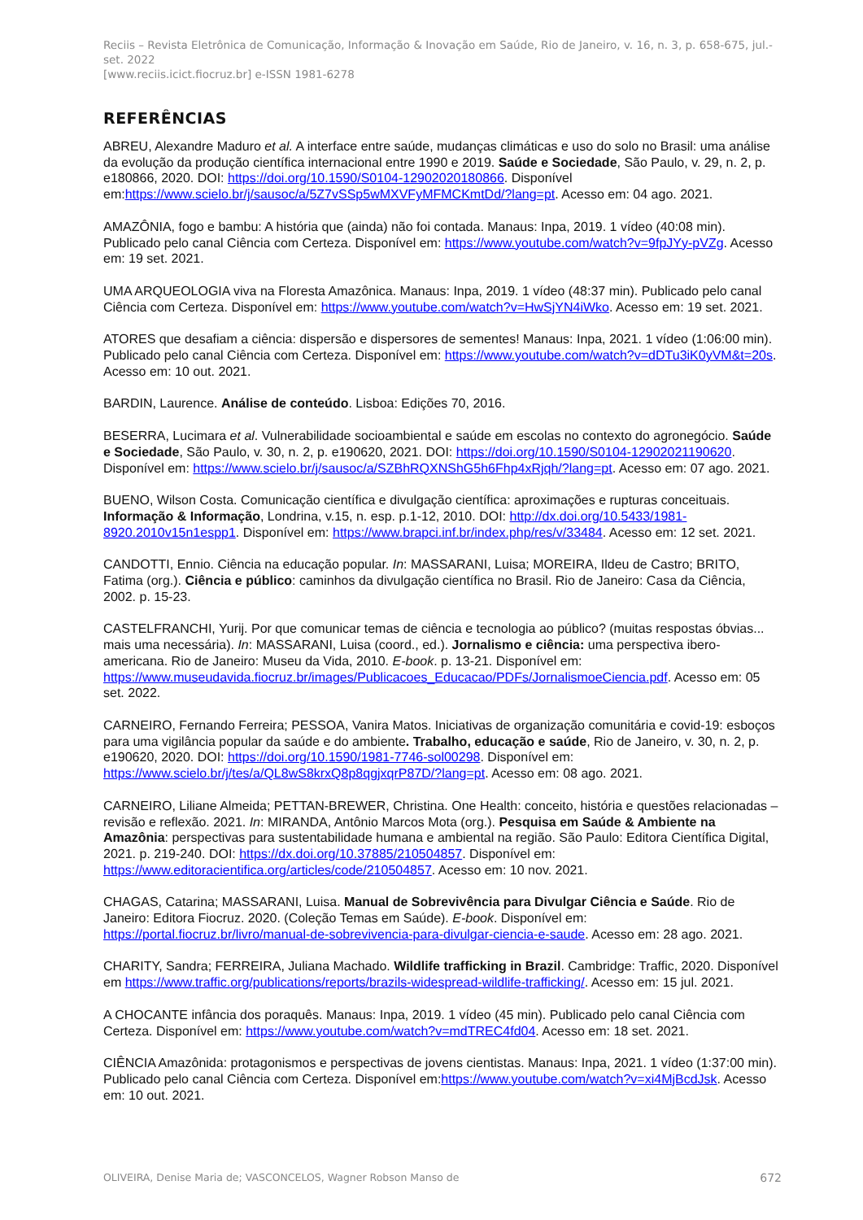Reciis – Revista Eletrônica de Comunicação, Informação & Inovação em Saúde, Rio de Janeiro, v. 16, n. 3, p. 658-675, jul.-set. 2022
[www.reciis.icict.fiocruz.br] e-ISSN 1981-6278
REFERÊNCIAS
ABREU, Alexandre Maduro et al. A interface entre saúde, mudanças climáticas e uso do solo no Brasil: uma análise da evolução da produção científica internacional entre 1990 e 2019. Saúde e Sociedade, São Paulo, v. 29, n. 2, p. e180866, 2020. DOI: https://doi.org/10.1590/S0104-12902020180866. Disponível em:https://www.scielo.br/j/sausoc/a/5Z7vSSp5wMXVFyMFMCKmtDd/?lang=pt. Acesso em: 04 ago. 2021.
AMAZÔNIA, fogo e bambu: A história que (ainda) não foi contada. Manaus: Inpa, 2019. 1 vídeo (40:08 min). Publicado pelo canal Ciência com Certeza. Disponível em: https://www.youtube.com/watch?v=9fpJYy-pVZg. Acesso em: 19 set. 2021.
UMA ARQUEOLOGIA viva na Floresta Amazônica. Manaus: Inpa, 2019. 1 vídeo (48:37 min). Publicado pelo canal Ciência com Certeza. Disponível em: https://www.youtube.com/watch?v=HwSjYN4iWko. Acesso em: 19 set. 2021.
ATORES que desafiam a ciência: dispersão e dispersores de sementes! Manaus: Inpa, 2021. 1 vídeo (1:06:00 min). Publicado pelo canal Ciência com Certeza. Disponível em: https://www.youtube.com/watch?v=dDTu3iK0yVM&t=20s. Acesso em: 10 out. 2021.
BARDIN, Laurence. Análise de conteúdo. Lisboa: Edições 70, 2016.
BESERRA, Lucimara et al. Vulnerabilidade socioambiental e saúde em escolas no contexto do agronegócio. Saúde e Sociedade, São Paulo, v. 30, n. 2, p. e190620, 2021. DOI: https://doi.org/10.1590/S0104-12902021190620. Disponível em: https://www.scielo.br/j/sausoc/a/SZBhRQXNShG5h6Fhp4xRjqh/?lang=pt. Acesso em: 07 ago. 2021.
BUENO, Wilson Costa. Comunicação científica e divulgação científica: aproximações e rupturas conceituais. Informação & Informação, Londrina, v.15, n. esp. p.1-12, 2010. DOI: http://dx.doi.org/10.5433/1981-8920.2010v15n1espp1. Disponível em: https://www.brapci.inf.br/index.php/res/v/33484. Acesso em: 12 set. 2021.
CANDOTTI, Ennio. Ciência na educação popular. In: MASSARANI, Luisa; MOREIRA, Ildeu de Castro; BRITO, Fatima (org.). Ciência e público: caminhos da divulgação científica no Brasil. Rio de Janeiro: Casa da Ciência, 2002. p. 15-23.
CASTELFRANCHI, Yurij. Por que comunicar temas de ciência e tecnologia ao público? (muitas respostas óbvias... mais uma necessária). In: MASSARANI, Luisa (coord., ed.). Jornalismo e ciência: uma perspectiva ibero-americana. Rio de Janeiro: Museu da Vida, 2010. E-book. p. 13-21. Disponível em: https://www.museudavida.fiocruz.br/images/Publicacoes_Educacao/PDFs/JornalismoeCiencia.pdf. Acesso em: 05 set. 2022.
CARNEIRO, Fernando Ferreira; PESSOA, Vanira Matos. Iniciativas de organização comunitária e covid-19: esboços para uma vigilância popular da saúde e do ambiente. Trabalho, educação e saúde, Rio de Janeiro, v. 30, n. 2, p. e190620, 2020. DOI: https://doi.org/10.1590/1981-7746-sol00298. Disponível em: https://www.scielo.br/j/tes/a/QL8wS8krxQ8p8qgjxqrP87D/?lang=pt. Acesso em: 08 ago. 2021.
CARNEIRO, Liliane Almeida; PETTAN-BREWER, Christina. One Health: conceito, história e questões relacionadas – revisão e reflexão. 2021. In: MIRANDA, Antônio Marcos Mota (org.). Pesquisa em Saúde & Ambiente na Amazônia: perspectivas para sustentabilidade humana e ambiental na região. São Paulo: Editora Científica Digital, 2021. p. 219-240. DOI: https://dx.doi.org/10.37885/210504857. Disponível em: https://www.editoracientifica.org/articles/code/210504857. Acesso em: 10 nov. 2021.
CHAGAS, Catarina; MASSARANI, Luisa. Manual de Sobrevivência para Divulgar Ciência e Saúde. Rio de Janeiro: Editora Fiocruz. 2020. (Coleção Temas em Saúde). E-book. Disponível em: https://portal.fiocruz.br/livro/manual-de-sobrevivencia-para-divulgar-ciencia-e-saude. Acesso em: 28 ago. 2021.
CHARITY, Sandra; FERREIRA, Juliana Machado. Wildlife trafficking in Brazil. Cambridge: Traffic, 2020. Disponível em https://www.traffic.org/publications/reports/brazils-widespread-wildlife-trafficking/. Acesso em: 15 jul. 2021.
A CHOCANTE infância dos poraquês. Manaus: Inpa, 2019. 1 vídeo (45 min). Publicado pelo canal Ciência com Certeza. Disponível em: https://www.youtube.com/watch?v=mdTREC4fd04. Acesso em: 18 set. 2021.
CIÊNCIA Amazônida: protagonismos e perspectivas de jovens cientistas. Manaus: Inpa, 2021. 1 vídeo (1:37:00 min). Publicado pelo canal Ciência com Certeza. Disponível em:https://www.youtube.com/watch?v=xi4MjBcdJsk. Acesso em: 10 out. 2021.
OLIVEIRA, Denise Maria de; VASCONCELOS, Wagner Robson Manso de 672